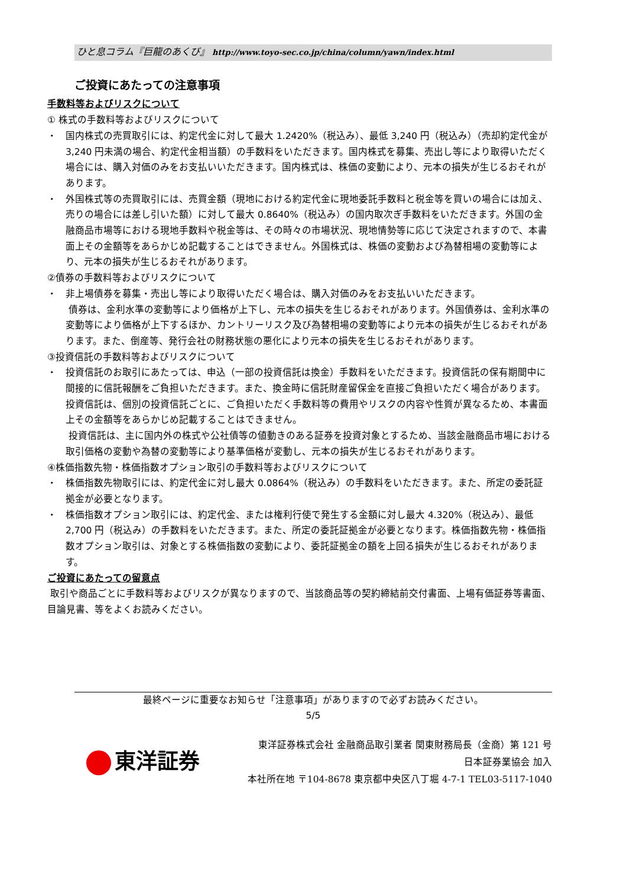ひと息コラム『巨龍のあくび』 http://www.toyo-sec.co.jp/china/column/yawn/index.html
ご投資にあたっての注意事項
手数料等およびリスクについて
① 株式の手数料等およびリスクについて
・ 国内株式の売買取引には、約定代金に対して最大 1.2420%（税込み）、最低 3,240 円（税込み）（売却約定代金が 3,240 円未満の場合、約定代金相当額）の手数料をいただきます。国内株式を募集、売出し等により取得いただく場合には、購入対価のみをお支払いいただきます。国内株式は、株価の変動により、元本の損失が生じるおそれがあります。
・ 外国株式等の売買取引には、売買金額（現地における約定代金に現地委託手数料と税金等を買いの場合には加え、売りの場合には差し引いた額）に対して最大 0.8640%（税込み）の国内取次ぎ手数料をいただきます。外国の金融商品市場等における現地手数料や税金等は、その時々の市場状況、現地情勢等に応じて決定されますので、本書面上その金額等をあらかじめ記載することはできません。外国株式は、株価の変動および為替相場の変動等により、元本の損失が生じるおそれがあります。
②債券の手数料等およびリスクについて
・ 非上場債券を募集・売出し等により取得いただく場合は、購入対価のみをお支払いいただきます。
債券は、金利水準の変動等により価格が上下し、元本の損失を生じるおそれがあります。外国債券は、金利水準の変動等により価格が上下するほか、カントリーリスク及び為替相場の変動等により元本の損失が生じるおそれがあります。また、倒産等、発行会社の財務状態の悪化により元本の損失を生じるおそれがあります。
③投資信託の手数料等およびリスクについて
・ 投資信託のお取引にあたっては、申込（一部の投資信託は換金）手数料をいただきます。投資信託の保有期間中に間接的に信託報酬をご負担いただきます。また、換金時に信託財産留保金を直接ご負担いただく場合があります。
投資信託は、個別の投資信託ごとに、ご負担いただく手数料等の費用やリスクの内容や性質が異なるため、本書面上その金額等をあらかじめ記載することはできません。
投資信託は、主に国内外の株式や公社債等の値動きのある証券を投資対象とするため、当該金融商品市場における取引価格の変動や為替の変動等により基準価格が変動し、元本の損失が生じるおそれがあります。
④株価指数先物・株価指数オプション取引の手数料等およびリスクについて
・ 株価指数先物取引には、約定代金に対し最大 0.0864%（税込み）の手数料をいただきます。また、所定の委託証拠金が必要となります。
・ 株価指数オプション取引には、約定代金、または権利行使で発生する金額に対し最大 4.320%（税込み）、最低 2,700 円（税込み）の手数料をいただきます。また、所定の委託証拠金が必要となります。株価指数先物・株価指数オプション取引は、対象とする株価指数の変動により、委託証拠金の額を上回る損失が生じるおそれがあります。
ご投資にあたっての留意点
取引や商品ごとに手数料等およびリスクが異なりますので、当該商品等の契約締結前交付書面、上場有価証券等書面、目論見書、等をよくお読みください。
最終ページに重要なお知らせ「注意事項」がありますので必ずお読みください。
5/5
東洋証券
東洋証券株式会社 金融商品取引業者 関東財務局長（金商）第 121 号
日本証券業協会 加入
本社所在地 〒104-8678 東京都中央区八丁堀 4-7-1 TEL03-5117-1040